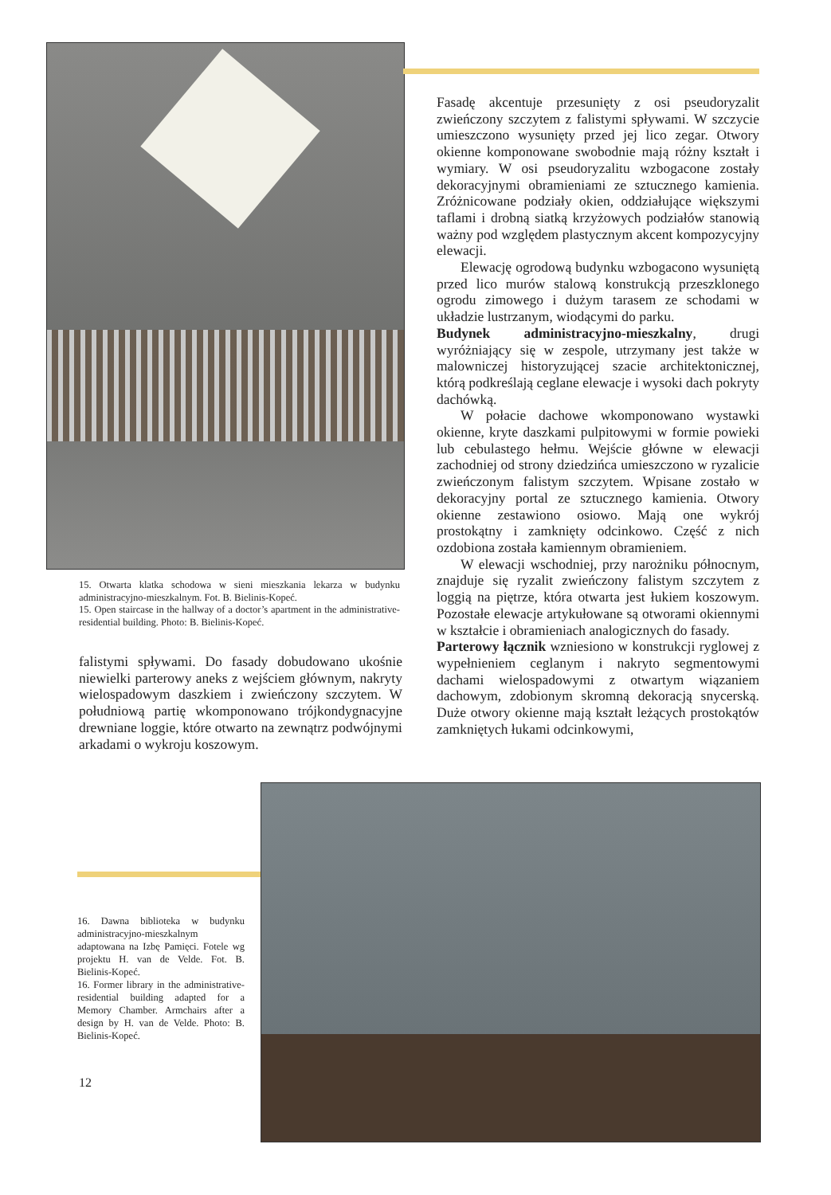Fasadę akcentuje przesunięty z osi pseudoryzalit zwieńczony szczytem z falistymi spływami. W szczycie umieszczono wysunięty przed jej lico zegar. Otwory okienne komponowane swobodnie mają różny kształt i wymiary. W osi pseudoryzalitu wzbogacone zostały dekoracyjnymi obramieniami ze sztucznego kamienia. Zróżnicowane podziały okien, oddziałujące większymi taflami i drobną siatką krzyżowych podziałów stanowią ważny pod względem plastycznym akcent kompozycyjny elewacji.
Elewację ogrodową budynku wzbogacono wysuniętą przed lico murów stalową konstrukcją przeszklonego ogrodu zimowego i dużym tarasem ze schodami w układzie lustrzanym, wiodącymi do parku.
Budynek administracyjno-mieszkalny, drugi wyróżniający się w zespole, utrzymany jest także w malowniczej historyzującej szacie architektonicznej, którą podkreślają ceglane elewacje i wysoki dach pokryty dachówką.
W połacie dachowe wkomponowano wystawki okienne, kryte daszkami pulpitowymi w formie powieki lub cebulastego hełmu. Wejście główne w elewacji zachodniej od strony dziedzińca umieszczono w ryzalicie zwieńczonym falistym szczytem. Wpisane zostało w dekoracyjny portal ze sztucznego kamienia. Otwory okienne zestawiono osiowo. Mają one wykrój prostokątny i zamknięty odcinkowo. Część z nich ozdobiona została kamiennym obramieniem.
W elewacji wschodniej, przy narożniku północnym, znajduje się ryzalit zwieńczony falistym szczytem z loggią na piętrze, która otwarta jest łukiem koszowym. Pozostałe elewacje artykułowane są otworami okiennymi w kształcie i obramieniach analogicznych do fasady.
Parterowy łącznik wzniesiono w konstrukcji ryglowej z wypełnieniem ceglanym i nakryto segmentowymi dachami wielospadowymi z otwartym wiązaniem dachowym, zdobionym skromną dekoracją snycerską. Duże otwory okienne mają kształt leżących prostokątów zamkniętych łukami odcinkowymi,
15. Otwarta klatka schodowa w sieni mieszkania lekarza w budynku administracyjno-mieszkalnym. Fot. B. Bielinis-Kopeć.
15. Open staircase in the hallway of a doctor’s apartment in the administrative-residential building. Photo: B. Bielinis-Kopeć.
falistymi spływami. Do fasady dobudowano ukośnie niewielki parterowy aneks z wejściem głównym, nakryty wielospadowym daszkiem i zwieńczony szczytem. W południową partię wkomponowano trójkondygnacyjne drewniane loggie, które otwarto na zewnątrz podwójnymi arkadami o wykroju koszowym.
16. Dawna biblioteka w budynku administracyjno-mieszkalnym adaptowana na Izbę Pamięci. Fotele wg projektu H. van de Velde. Fot. B. Bielinis-Kopeć.
16. Former library in the administrative-residential building adapted for a Memory Chamber. Armchairs after a design by H. van de Velde. Photo: B. Bielinis-Kopeć.
12